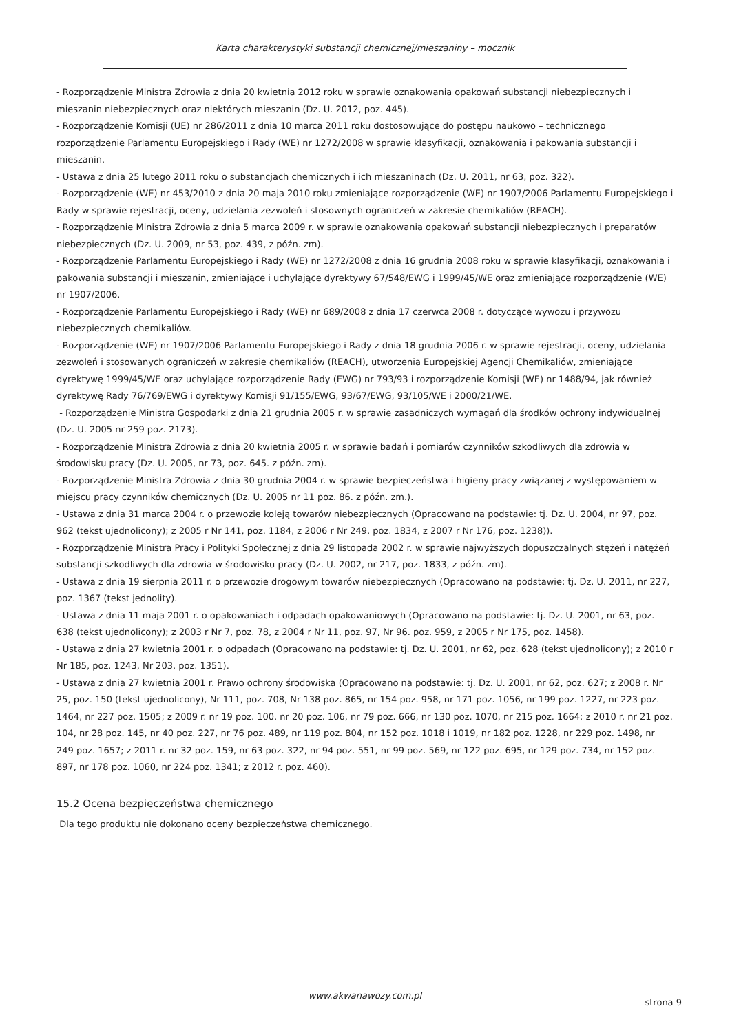Karta charakterystyki substancji chemicznej/mieszaniny – mocznik
- Rozporządzenie Ministra Zdrowia z dnia 20 kwietnia 2012 roku w sprawie oznakowania opakowań substancji niebezpiecznych i mieszanin niebezpiecznych oraz niektórych mieszanin (Dz. U. 2012, poz. 445).
- Rozporządzenie Komisji (UE) nr 286/2011 z dnia 10 marca 2011 roku dostosowujące do postępu naukowo – technicznego rozporządzenie Parlamentu Europejskiego i Rady (WE) nr 1272/2008 w sprawie klasyfikacji, oznakowania i pakowania substancji i mieszanin.
- Ustawa z dnia 25 lutego 2011 roku o substancjach chemicznych i ich mieszaninach (Dz. U. 2011, nr 63, poz. 322).
- Rozporządzenie (WE) nr 453/2010 z dnia 20 maja 2010 roku zmieniające rozporządzenie (WE) nr 1907/2006 Parlamentu Europejskiego i Rady w sprawie rejestracji, oceny, udzielania zezwoleń i stosownych ograniczeń w zakresie chemikaliów (REACH).
- Rozporządzenie Ministra Zdrowia z dnia 5 marca 2009 r. w sprawie oznakowania opakowań substancji niebezpiecznych i preparatów niebezpiecznych (Dz. U. 2009, nr 53, poz. 439, z późn. zm).
- Rozporządzenie Parlamentu Europejskiego i Rady (WE) nr 1272/2008 z dnia 16 grudnia 2008 roku w sprawie klasyfikacji, oznakowania i pakowania substancji i mieszanin, zmieniające i uchylające dyrektywy 67/548/EWG i 1999/45/WE oraz zmieniające rozporządzenie (WE) nr 1907/2006.
- Rozporządzenie Parlamentu Europejskiego i Rady (WE) nr 689/2008 z dnia 17 czerwca 2008 r. dotyczące wywozu i przywozu niebezpiecznych chemikaliów.
- Rozporządzenie (WE) nr 1907/2006 Parlamentu Europejskiego i Rady z dnia 18 grudnia 2006 r. w sprawie rejestracji, oceny, udzielania zezwoleń i stosowanych ograniczeń w zakresie chemikaliów (REACH), utworzenia Europejskiej Agencji Chemikaliów, zmieniające dyrektywę 1999/45/WE oraz uchylające rozporządzenie Rady (EWG) nr 793/93 i rozporządzenie Komisji (WE) nr 1488/94, jak również dyrektywę Rady 76/769/EWG i dyrektywy Komisji 91/155/EWG, 93/67/EWG, 93/105/WE i 2000/21/WE.
- Rozporządzenie Ministra Gospodarki z dnia 21 grudnia 2005 r. w sprawie zasadniczych wymagań dla środków ochrony indywidualnej (Dz. U. 2005 nr 259 poz. 2173).
- Rozporządzenie Ministra Zdrowia z dnia 20 kwietnia 2005 r. w sprawie badań i pomiarów czynników szkodliwych dla zdrowia w środowisku pracy (Dz. U. 2005, nr 73, poz. 645. z późn. zm).
- Rozporządzenie Ministra Zdrowia z dnia 30 grudnia 2004 r. w sprawie bezpieczeństwa i higieny pracy związanej z występowaniem w miejscu pracy czynników chemicznych (Dz. U. 2005 nr 11 poz. 86. z późn. zm.).
- Ustawa z dnia 31 marca 2004 r. o przewozie koleją towarów niebezpiecznych (Opracowano na podstawie: tj. Dz. U. 2004, nr 97, poz. 962 (tekst ujednolicony); z 2005 r Nr 141, poz. 1184, z 2006 r Nr 249, poz. 1834, z 2007 r Nr 176, poz. 1238)).
- Rozporządzenie Ministra Pracy i Polityki Społecznej z dnia 29 listopada 2002 r. w sprawie najwyższych dopuszczalnych stężeń i natężeń substancji szkodliwych dla zdrowia w środowisku pracy (Dz. U. 2002, nr 217, poz. 1833, z późn. zm).
- Ustawa z dnia 19 sierpnia 2011 r. o przewozie drogowym towarów niebezpiecznych (Opracowano na podstawie: tj. Dz. U. 2011, nr 227, poz. 1367 (tekst jednolity).
- Ustawa z dnia 11 maja 2001 r. o opakowaniach i odpadach opakowaniowych (Opracowano na podstawie: tj. Dz. U. 2001, nr 63, poz. 638 (tekst ujednolicony); z 2003 r Nr 7, poz. 78, z 2004 r Nr 11, poz. 97, Nr 96. poz. 959, z 2005 r Nr 175, poz. 1458).
- Ustawa z dnia 27 kwietnia 2001 r. o odpadach (Opracowano na podstawie: tj. Dz. U. 2001, nr 62, poz. 628 (tekst ujednolicony); z 2010 r Nr 185, poz. 1243, Nr 203, poz. 1351).
- Ustawa z dnia 27 kwietnia 2001 r. Prawo ochrony środowiska (Opracowano na podstawie: tj. Dz. U. 2001, nr 62, poz. 627; z 2008 r. Nr 25, poz. 150 (tekst ujednolicony), Nr 111, poz. 708, Nr 138 poz. 865, nr 154 poz. 958, nr 171 poz. 1056, nr 199 poz. 1227, nr 223 poz. 1464, nr 227 poz. 1505; z 2009 r. nr 19 poz. 100, nr 20 poz. 106, nr 79 poz. 666, nr 130 poz. 1070, nr 215 poz. 1664; z 2010 r. nr 21 poz. 104, nr 28 poz. 145, nr 40 poz. 227, nr 76 poz. 489, nr 119 poz. 804, nr 152 poz. 1018 i 1019, nr 182 poz. 1228, nr 229 poz. 1498, nr 249 poz. 1657; z 2011 r. nr 32 poz. 159, nr 63 poz. 322, nr 94 poz. 551, nr 99 poz. 569, nr 122 poz. 695, nr 129 poz. 734, nr 152 poz. 897, nr 178 poz. 1060, nr 224 poz. 1341; z 2012 r. poz. 460).
15.2 Ocena bezpieczeństwa chemicznego
Dla tego produktu nie dokonano oceny bezpieczeństwa chemicznego.
www.akwanawozy.com.pl
strona 9